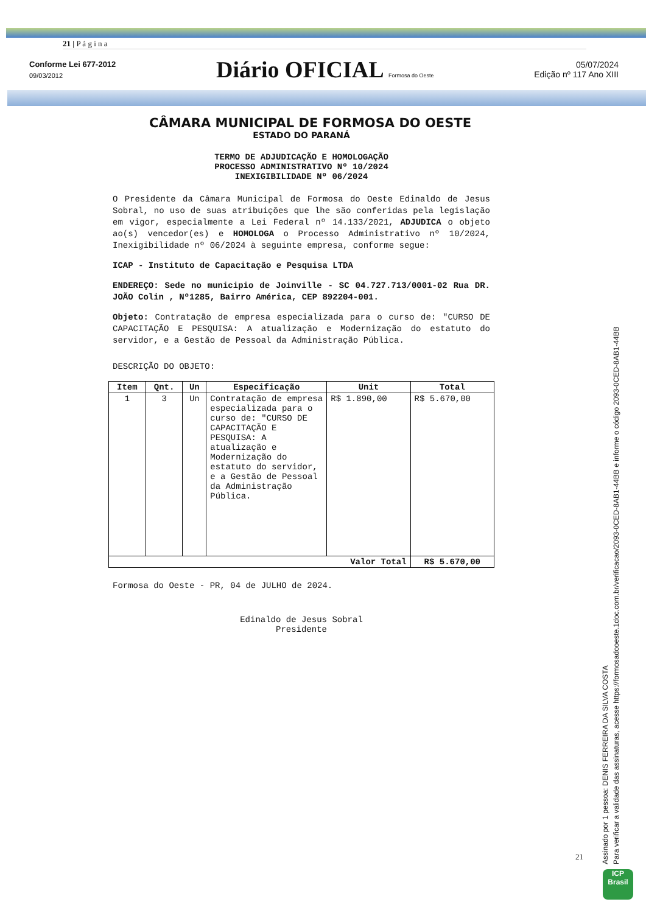21 | P á g i n a
Conforme Lei 677-2012
09/03/2012
Diário OFICIAL Formosa do Oeste
05/07/2024
Edição nº 117 Ano XIII
CÂMARA MUNICIPAL DE FORMOSA DO OESTE
ESTADO DO PARANÁ
TERMO DE ADJUDICAÇÃO E HOMOLOGAÇÃO
PROCESSO ADMINISTRATIVO Nº 10/2024
INEXIGIBILIDADE Nº 06/2024
O Presidente da Câmara Municipal de Formosa do Oeste Edinaldo de Jesus Sobral, no uso de suas atribuições que lhe são conferidas pela legislação em vigor, especialmente a Lei Federal nº 14.133/2021, ADJUDICA o objeto ao(s) vencedor(es) e HOMOLOGA o Processo Administrativo nº 10/2024, Inexigibilidade nº 06/2024 à seguinte empresa, conforme segue:
ICAP - Instituto de Capacitação e Pesquisa LTDA
ENDEREÇO: Sede no municipio de Joinville - SC 04.727.713/0001-02 Rua DR. JOÃO Colin , Nº1285, Bairro América, CEP 892204-001.
Objeto: Contratação de empresa especializada para o curso de: "CURSO DE CAPACITAÇÃO E PESQUISA: A atualização e Modernização do estatuto do servidor, e a Gestão de Pessoal da Administração Pública.
DESCRIÇÃO DO OBJETO:
| Item | Qnt. | Un | Especificação | Unit | Total |
| --- | --- | --- | --- | --- | --- |
| 1 | 3 | Un | Contratação de empresa especializada para o curso de: "CURSO DE CAPACITAÇÃO E PESQUISA: A atualização e Modernização do estatuto do servidor, e a Gestão de Pessoal da Administração Pública. | R$ 1.890,00 | R$ 5.670,00 |
| Valor Total | | | | | R$ 5.670,00 |
Formosa do Oeste - PR, 04 de JULHO de 2024.
Edinaldo de Jesus Sobral
Presidente
21
Assinado por 1 pessoa: DENIS FERREIRA DA SILVA COSTA
Para verificar a validade das assinaturas, acesse https://formosadooeste.1doc.com.br/verificacao/2093-0CED-8AB1-44BB e informe o código 2093-0CED-8AB1-44BB
ICP
Brasil